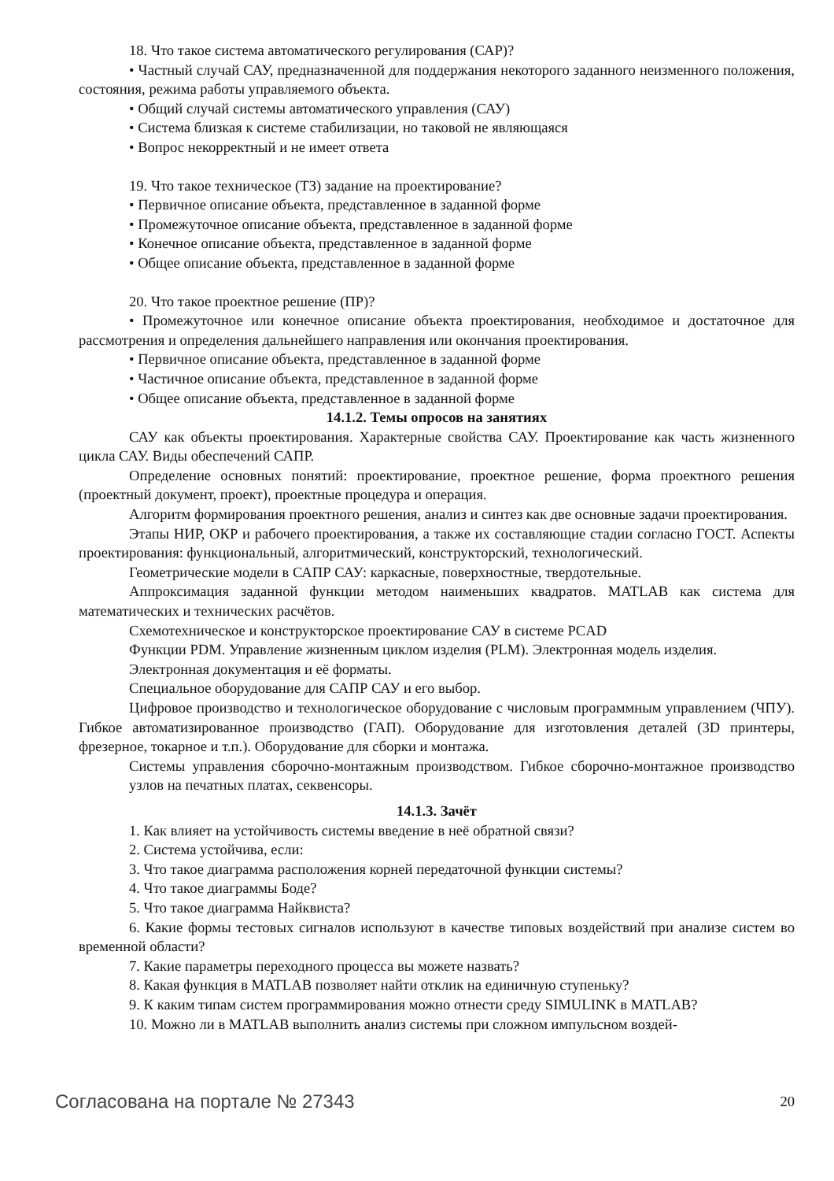18. Что такое система автоматического регулирования (САР)?
• Частный случай САУ, предназначенной для поддержания некоторого заданного неизменного положения, состояния, режима работы управляемого объекта.
• Общий случай системы автоматического управления (САУ)
• Система близкая к системе стабилизации, но таковой не являющаяся
• Вопрос некорректный и не имеет ответа
19. Что такое техническое (ТЗ) задание на проектирование?
• Первичное описание объекта, представленное в заданной форме
• Промежуточное описание объекта, представленное в заданной форме
• Конечное описание объекта, представленное в заданной форме
• Общее описание объекта, представленное в заданной форме
20. Что такое проектное решение (ПР)?
• Промежуточное или конечное описание объекта проектирования, необходимое и достаточное для рассмотрения и определения дальнейшего направления или окончания проектирования.
• Первичное описание объекта, представленное в заданной форме
• Частичное описание объекта, представленное в заданной форме
• Общее описание объекта, представленное в заданной форме
14.1.2. Темы опросов на занятиях
САУ как объекты проектирования. Характерные свойства САУ. Проектирование как часть жизненного цикла САУ. Виды обеспечений САПР.
Определение основных понятий: проектирование, проектное решение, форма проектного решения (проектный документ, проект), проектные процедура и операция.
Алгоритм формирования проектного решения, анализ и синтез как две основные задачи проектирования.
Этапы НИР, ОКР и рабочего проектирования, а также их составляющие стадии согласно ГОСТ. Аспекты проектирования: функциональный, алгоритмический, конструкторский, технологический.
Геометрические модели в САПР САУ: каркасные, поверхностные, твердотельные.
Аппроксимация заданной функции методом наименьших квадратов. MATLAB как система для математических и технических расчётов.
Схемотехническое и конструкторское проектирование САУ в системе PCAD
Функции PDM. Управление жизненным циклом изделия (PLM). Электронная модель изделия.
Электронная документация и её форматы.
Специальное оборудование для САПР САУ и его выбор.
Цифровое производство и технологическое оборудование с числовым программным управлением (ЧПУ). Гибкое автоматизированное производство (ГАП). Оборудование для изготовления деталей (3D принтеры, фрезерное, токарное и т.п.). Оборудование для сборки и монтажа.
Системы управления сборочно-монтажным производством. Гибкое сборочно-монтажное производство узлов на печатных платах, секвенсоры.
14.1.3. Зачёт
1. Как влияет на устойчивость системы введение в неё обратной связи?
2. Система устойчива, если:
3. Что такое диаграмма расположения корней передаточной функции системы?
4. Что такое диаграммы Боде?
5. Что такое диаграмма Найквиста?
6. Какие формы тестовых сигналов используют в качестве типовых воздействий при анализе систем во временной области?
7. Какие параметры переходного процесса вы можете назвать?
8. Какая функция в MATLAB позволяет найти отклик на единичную ступеньку?
9. К каким типам систем программирования можно отнести среду SIMULINK в MATLAB?
10. Можно ли в MATLAB выполнить анализ системы при сложном импульсном воздей-
Согласована на портале № 27343 20